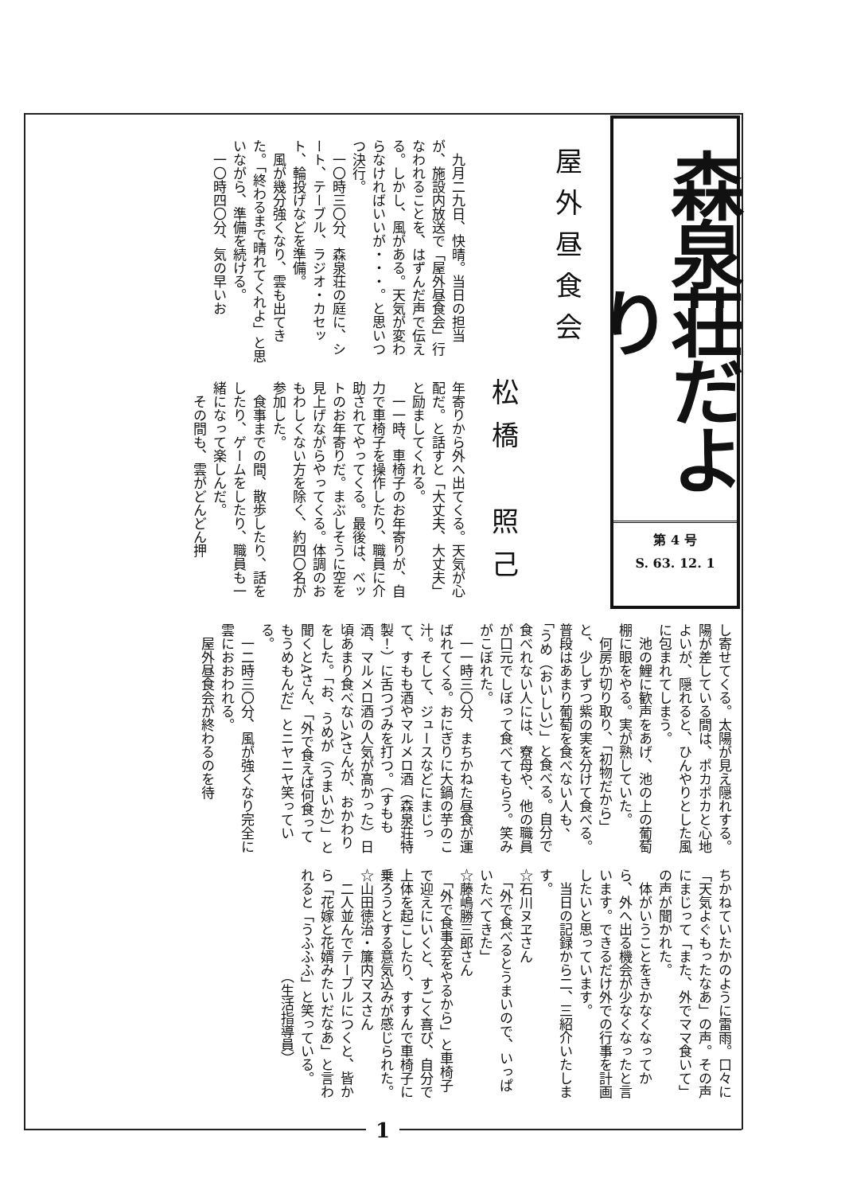森泉荘だより
第 4 号
S. 63. 12. 1
屋外昼食会
松橋　照己
　九月二九日、快晴。当日の担当が、施設内放送で「屋外昼食会」行なわれることを、はずんだ声で伝える。しかし、風がある。天気が変わらなければいいが・・・。と思いつつ決行。
　一〇時三〇分、森泉荘の庭に、シート、テーブル、ラジオ・カセット、輪投げなどを準備。
　風が幾分強くなり、雲も出てきた。「終わるまで晴れてくれよ」と思いながら、準備を続ける。
　一〇時四〇分、気の早いお
年寄りから外へ出てくる。天気が心配だ。と話すと「大丈夫、大丈夫」と励ましてくれる。
　一一時、車椅子のお年寄りが、自力で車椅子を操作したり、職員に介助されてやってくる。最後は、ベットのお年寄りだ。まぶしそうに空を見上げながらやってくる。体調のおもわしくない方を除く、約四〇名が参加した。
　食事までの間、散歩したり、話をしたり、ゲームをしたり、職員も一緒になって楽しんだ。
　その間も、雲がどんどん押
し寄せてくる。太陽が見え隠れする。陽が差している間は、ポカポカと心地よいが、隠れると、ひんやりとした風に包まれてしまう。
　池の鯉に歓声をあげ、池の上の葡萄棚に眼をやる。実が熟していた。
　何房か切り取り、「初物だから」と、少しずつ紫の実を分けて食べる。普段はあまり葡萄を食べない人も、「うめ（おいしい）」と食べる。自分で食べれない人には、寮母や、他の職員が口元でしぼって食べてもらう。笑みがこぼれた。
　一一時三〇分、まちかねた昼食が運ばれてくる。おにぎりに大鍋の芋のこ汁。そして、ジュースなどにまじって、すもも酒やマルメロ酒（森泉荘特製！）に舌つづみを打つ。（すもも酒、マルメロ酒の人気が高かった）日頃あまり食べないAさんが、おかわりをした。「お、うめが（うまいか）」と聞くとAさん、「外で食えば何食ってもうめもんだ」とニヤニヤ笑っている。
　一二時三〇分、風が強くなり完全に雲におおわれる。
　屋外昼食会が終わるのを待
ちかねていたかのように雷雨。口々に「天気よぐもったなあ」の声。その声にまじって「また、外でママ食いて」の声が聞かれた。
　体がいうことをきかなくなってから、外へ出る機会が少なくなったと言います。できるだけ外での行事を計画したいと思っています。
　当日の記録から二、三紹介いたします。
☆石川ヌヱさん
　「外で食べるとうまいので、いっぱいたべてきた」
☆藤嶋勝三郎さん
　「外で食事会をやるから」と車椅子で迎えにいくと、すごく喜び、自分で上体を起こしたり、すすんで車椅子に乗ろうとする意気込みが感じられた。
☆山田徳治・簾内マスさん
　二人並んでテーブルにつくと、皆から「花嫁と花婿みたいだなあ」と言われると「うふふふ」と笑っている。
　　　　　　　　（生活指導員）
1